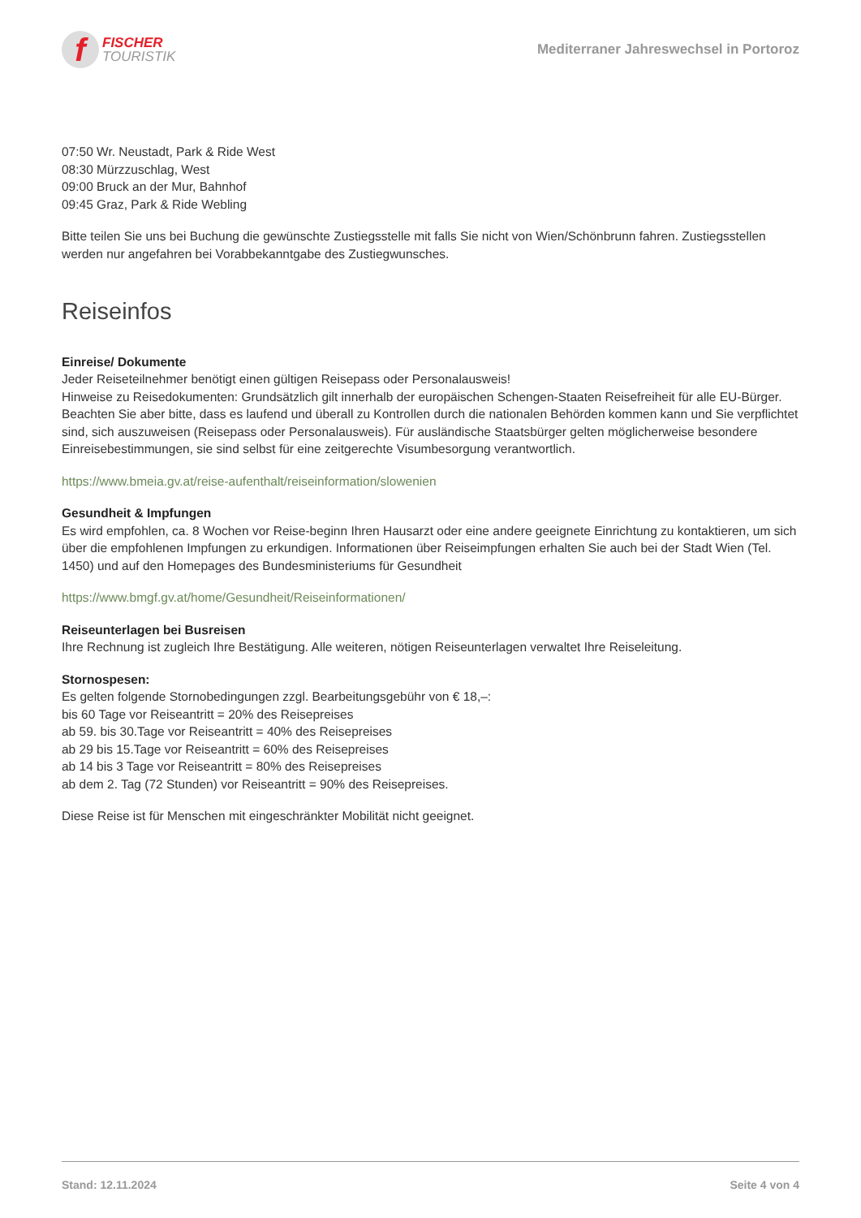f
FISCHER
TOURISTIK
Mediterraner Jahreswechsel in Portoroz
07:50 Wr. Neustadt, Park & Ride West
08:30 Mürzzuschlag, West
09:00 Bruck an der Mur, Bahnhof
09:45 Graz, Park & Ride Webling
Bitte teilen Sie uns bei Buchung die gewünschte Zustiegsstelle mit falls Sie nicht von Wien/Schönbrunn fahren. Zustiegsstellen werden nur angefahren bei Vorabbekanntgabe des Zustiegwunsches.
Reiseinfos
Einreise/ Dokumente
Jeder Reiseteilnehmer benötigt einen gültigen Reisepass oder Personalausweis!
Hinweise zu Reisedokumenten: Grundsätzlich gilt innerhalb der europäischen Schengen-Staaten Reisefreiheit für alle EU-Bürger. Beachten Sie aber bitte, dass es laufend und überall zu Kontrollen durch die nationalen Behörden kommen kann und Sie verpflichtet sind, sich auszuweisen (Reisepass oder Personalausweis). Für ausländische Staatsbürger gelten möglicherweise besondere Einreisebestimmungen, sie sind selbst für eine zeitgerechte Visumbesorgung verantwortlich.
https://www.bmeia.gv.at/reise-aufenthalt/reiseinformation/slowenien
Gesundheit & Impfungen
Es wird empfohlen, ca. 8 Wochen vor Reise-beginn Ihren Hausarzt oder eine andere geeignete Einrichtung zu kontaktieren, um sich über die empfohlenen Impfungen zu erkundigen. Informationen über Reiseimpfungen erhalten Sie auch bei der Stadt Wien (Tel. 1450) und auf den Homepages des Bundesministeriums für Gesundheit
https://www.bmgf.gv.at/home/Gesundheit/Reiseinformationen/
Reiseunterlagen bei Busreisen
Ihre Rechnung ist zugleich Ihre Bestätigung. Alle weiteren, nötigen Reiseunterlagen verwaltet Ihre Reiseleitung.
Stornospesen:
Es gelten folgende Stornobedingungen zzgl. Bearbeitungsgebühr von € 18,–:
bis 60 Tage vor Reiseantritt = 20% des Reisepreises
ab 59. bis 30.Tage vor Reiseantritt = 40% des Reisepreises
ab 29 bis 15.Tage vor Reiseantritt = 60% des Reisepreises
ab 14 bis 3 Tage vor Reiseantritt = 80% des Reisepreises
ab dem 2. Tag (72 Stunden) vor Reiseantritt = 90% des Reisepreises.
Diese Reise ist für Menschen mit eingeschränkter Mobilität nicht geeignet.
Stand: 12.11.2024 Seite 4 von 4